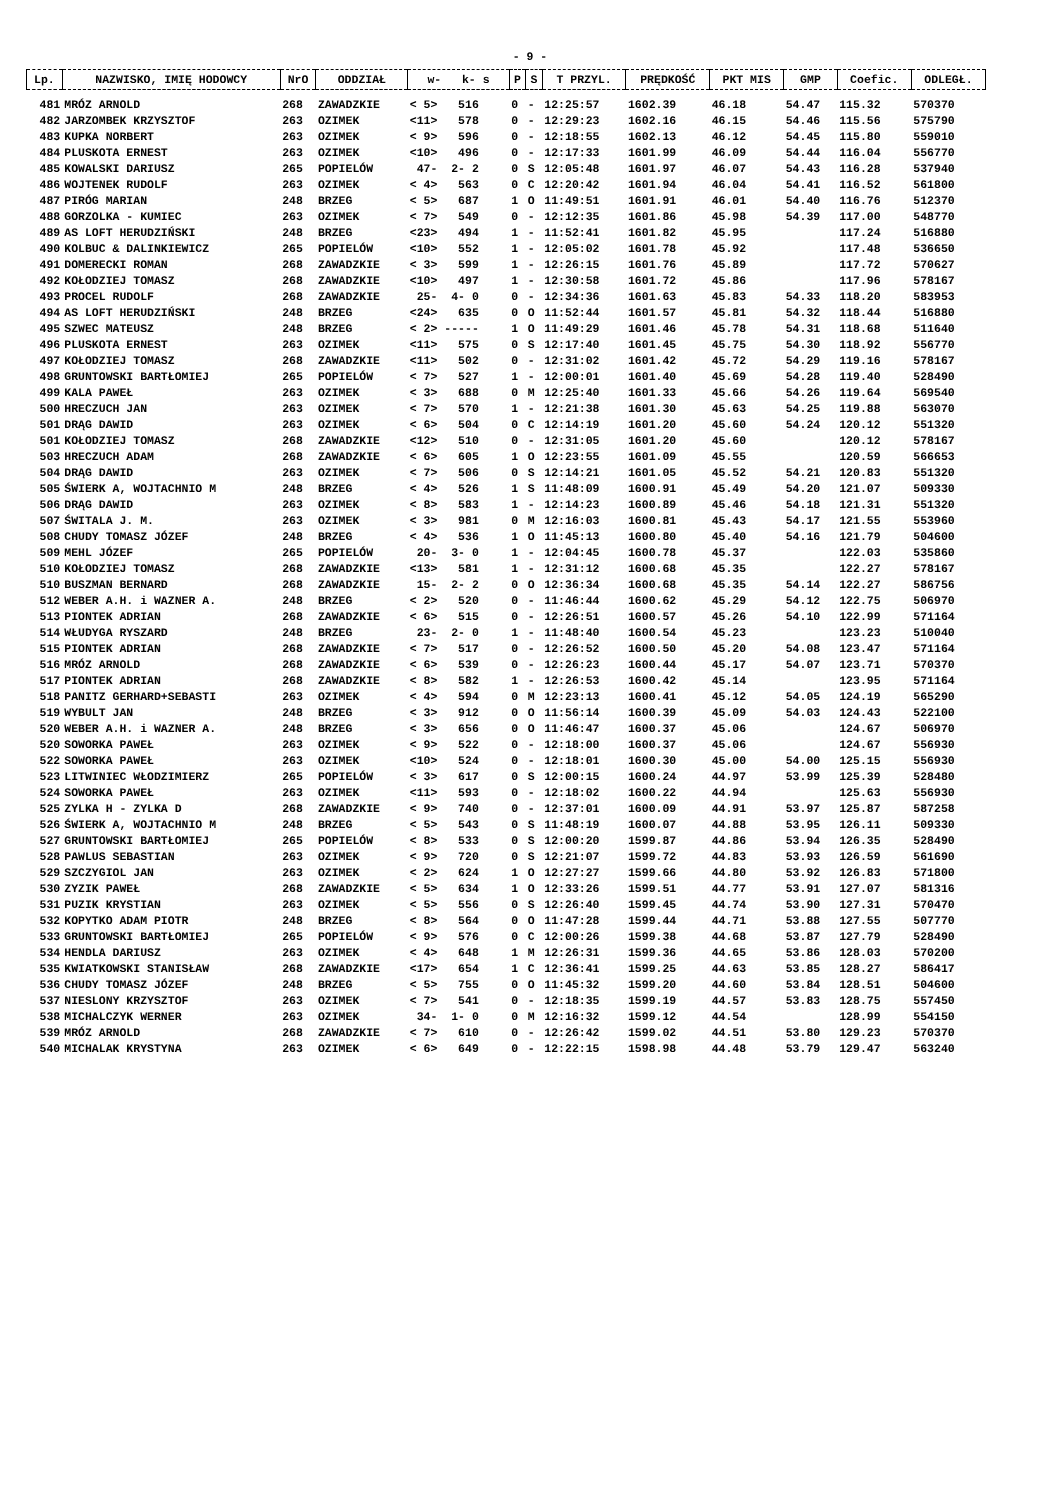- 9 -
| Lp. | NAZWISKO, IMIĘ HODOWCY | NrO | ODDZIAŁ | w- k- s | P | S | T PRZYL. | PRĘDKOŚĆ | PKT MIS | GMP | Coefic. | ODLEGŁ. |
| --- | --- | --- | --- | --- | --- | --- | --- | --- | --- | --- | --- | --- |
| 481 | MRÓZ ARNOLD | 268 | ZAWADZKIE | < 5> 516 | 0 | - | 12:25:57 | 1602.39 | 46.18 | 54.47 | 115.32 | 570370 |
| 482 | JARZOMBEK KRZYSZTOF | 263 | OZIMEK | <11> 578 | 0 | - | 12:29:23 | 1602.16 | 46.15 | 54.46 | 115.56 | 575790 |
| 483 | KUPKA NORBERT | 263 | OZIMEK | < 9> 596 | 0 | - | 12:18:55 | 1602.13 | 46.12 | 54.45 | 115.80 | 559010 |
| 484 | PLUSKOTA ERNEST | 263 | OZIMEK | <10> 496 | 0 | - | 12:17:33 | 1601.99 | 46.09 | 54.44 | 116.04 | 556770 |
| 485 | KOWALSKI DARIUSZ | 265 | POPIELÓW | 47- 2- 2 | 0 | S | 12:05:48 | 1601.97 | 46.07 | 54.43 | 116.28 | 537940 |
| 486 | WOJTENEK RUDOLF | 263 | OZIMEK | < 4> 563 | 0 | C | 12:20:42 | 1601.94 | 46.04 | 54.41 | 116.52 | 561800 |
| 487 | PIRÓG MARIAN | 248 | BRZEG | < 5> 687 | 1 | O | 11:49:51 | 1601.91 | 46.01 | 54.40 | 116.76 | 512370 |
| 488 | GORZOLKA - KUMIEC | 263 | OZIMEK | < 7> 549 | 0 | - | 12:12:35 | 1601.86 | 45.98 | 54.39 | 117.00 | 548770 |
| 489 | AS LOFT HERUDZIŃSKI | 248 | BRZEG | <23> 494 | 1 | - | 11:52:41 | 1601.82 | 45.95 | | 117.24 | 516880 |
| 490 | KOLBUC & DALINKIEWICZ | 265 | POPIELÓW | <10> 552 | 1 | - | 12:05:02 | 1601.78 | 45.92 | | 117.48 | 536650 |
| 491 | DOMERECKI ROMAN | 268 | ZAWADZKIE | < 3> 599 | 1 | - | 12:26:15 | 1601.76 | 45.89 | | 117.72 | 570627 |
| 492 | KOŁODZIEJ TOMASZ | 268 | ZAWADZKIE | <10> 497 | 1 | - | 12:30:58 | 1601.72 | 45.86 | | 117.96 | 578167 |
| 493 | PROCEL RUDOLF | 268 | ZAWADZKIE | 25- 4- 0 | 0 | - | 12:34:36 | 1601.63 | 45.83 | 54.33 | 118.20 | 583953 |
| 494 | AS LOFT HERUDZIŃSKI | 248 | BRZEG | <24> 635 | 0 | O | 11:52:44 | 1601.57 | 45.81 | 54.32 | 118.44 | 516880 |
| 495 | SZWEC MATEUSZ | 248 | BRZEG | < 2> ----- | 1 | O | 11:49:29 | 1601.46 | 45.78 | 54.31 | 118.68 | 511640 |
| 496 | PLUSKOTA ERNEST | 263 | OZIMEK | <11> 575 | 0 | S | 12:17:40 | 1601.45 | 45.75 | 54.30 | 118.92 | 556770 |
| 497 | KOŁODZIEJ TOMASZ | 268 | ZAWADZKIE | <11> 502 | 0 | - | 12:31:02 | 1601.42 | 45.72 | 54.29 | 119.16 | 578167 |
| 498 | GRUNTOWSKI BARTŁOMIEJ | 265 | POPIELÓW | < 7> 527 | 1 | - | 12:00:01 | 1601.40 | 45.69 | 54.28 | 119.40 | 528490 |
| 499 | KALA PAWEŁ | 263 | OZIMEK | < 3> 688 | 0 | M | 12:25:40 | 1601.33 | 45.66 | 54.26 | 119.64 | 569540 |
| 500 | HRECZUCH JAN | 263 | OZIMEK | < 7> 570 | 1 | - | 12:21:38 | 1601.30 | 45.63 | 54.25 | 119.88 | 563070 |
| 501 | DRĄG DAWID | 263 | OZIMEK | < 6> 504 | 0 | C | 12:14:19 | 1601.20 | 45.60 | 54.24 | 120.12 | 551320 |
| 501 | KOŁODZIEJ TOMASZ | 268 | ZAWADZKIE | <12> 510 | 0 | - | 12:31:05 | 1601.20 | 45.60 | | 120.12 | 578167 |
| 503 | HRECZUCH ADAM | 268 | ZAWADZKIE | < 6> 605 | 1 | O | 12:23:55 | 1601.09 | 45.55 | | 120.59 | 566653 |
| 504 | DRĄG DAWID | 263 | OZIMEK | < 7> 506 | 0 | S | 12:14:21 | 1601.05 | 45.52 | 54.21 | 120.83 | 551320 |
| 505 | ŚWIERK A, WOJTACHNIO M | 248 | BRZEG | < 4> 526 | 1 | S | 11:48:09 | 1600.91 | 45.49 | 54.20 | 121.07 | 509330 |
| 506 | DRĄG DAWID | 263 | OZIMEK | < 8> 583 | 1 | - | 12:14:23 | 1600.89 | 45.46 | 54.18 | 121.31 | 551320 |
| 507 | ŚWITALA J. M. | 263 | OZIMEK | < 3> 981 | 0 | M | 12:16:03 | 1600.81 | 45.43 | 54.17 | 121.55 | 553960 |
| 508 | CHUDY TOMASZ JÓZEF | 248 | BRZEG | < 4> 536 | 1 | O | 11:45:13 | 1600.80 | 45.40 | 54.16 | 121.79 | 504600 |
| 509 | MEHL JÓZEF | 265 | POPIELÓW | 20- 3- 0 | 1 | - | 12:04:45 | 1600.78 | 45.37 | | 122.03 | 535860 |
| 510 | KOŁODZIEJ TOMASZ | 268 | ZAWADZKIE | <13> 581 | 1 | - | 12:31:12 | 1600.68 | 45.35 | | 122.27 | 578167 |
| 510 | BUSZMAN BERNARD | 268 | ZAWADZKIE | 15- 2- 2 | 0 | O | 12:36:34 | 1600.68 | 45.35 | 54.14 | 122.27 | 586756 |
| 512 | WEBER A.H. i WAZNER A. | 248 | BRZEG | < 2> 520 | 0 | - | 11:46:44 | 1600.62 | 45.29 | 54.12 | 122.75 | 506970 |
| 513 | PIONTEK ADRIAN | 268 | ZAWADZKIE | < 6> 515 | 0 | - | 12:26:51 | 1600.57 | 45.26 | 54.10 | 122.99 | 571164 |
| 514 | WŁUDYGA RYSZARD | 248 | BRZEG | 23- 2- 0 | 1 | - | 11:48:40 | 1600.54 | 45.23 | | 123.23 | 510040 |
| 515 | PIONTEK ADRIAN | 268 | ZAWADZKIE | < 7> 517 | 0 | - | 12:26:52 | 1600.50 | 45.20 | 54.08 | 123.47 | 571164 |
| 516 | MRÓZ ARNOLD | 268 | ZAWADZKIE | < 6> 539 | 0 | - | 12:26:23 | 1600.44 | 45.17 | 54.07 | 123.71 | 570370 |
| 517 | PIONTEK ADRIAN | 268 | ZAWADZKIE | < 8> 582 | 1 | - | 12:26:53 | 1600.42 | 45.14 | | 123.95 | 571164 |
| 518 | PANITZ GERHARD+SEBASTI | 263 | OZIMEK | < 4> 594 | 0 | M | 12:23:13 | 1600.41 | 45.12 | 54.05 | 124.19 | 565290 |
| 519 | WYBULT JAN | 248 | BRZEG | < 3> 912 | 0 | O | 11:56:14 | 1600.39 | 45.09 | 54.03 | 124.43 | 522100 |
| 520 | WEBER A.H. i WAZNER A. | 248 | BRZEG | < 3> 656 | 0 | O | 11:46:47 | 1600.37 | 45.06 | | 124.67 | 506970 |
| 520 | SOWORKA PAWEŁ | 263 | OZIMEK | < 9> 522 | 0 | - | 12:18:00 | 1600.37 | 45.06 | | 124.67 | 556930 |
| 522 | SOWORKA PAWEŁ | 263 | OZIMEK | <10> 524 | 0 | - | 12:18:01 | 1600.30 | 45.00 | 54.00 | 125.15 | 556930 |
| 523 | LITWINIEC WŁODZIMIERZ | 265 | POPIELÓW | < 3> 617 | 0 | S | 12:00:15 | 1600.24 | 44.97 | 53.99 | 125.39 | 528480 |
| 524 | SOWORKA PAWEŁ | 263 | OZIMEK | <11> 593 | 0 | - | 12:18:02 | 1600.22 | 44.94 | | 125.63 | 556930 |
| 525 | ZYLKA H - ZYLKA D | 268 | ZAWADZKIE | < 9> 740 | 0 | - | 12:37:01 | 1600.09 | 44.91 | 53.97 | 125.87 | 587258 |
| 526 | ŚWIERK A, WOJTACHNIO M | 248 | BRZEG | < 5> 543 | 0 | S | 11:48:19 | 1600.07 | 44.88 | 53.95 | 126.11 | 509330 |
| 527 | GRUNTOWSKI BARTŁOMIEJ | 265 | POPIELÓW | < 8> 533 | 0 | S | 12:00:20 | 1599.87 | 44.86 | 53.94 | 126.35 | 528490 |
| 528 | PAWLUS SEBASTIAN | 263 | OZIMEK | < 9> 720 | 0 | S | 12:21:07 | 1599.72 | 44.83 | 53.93 | 126.59 | 561690 |
| 529 | SZCZYGIOL JAN | 263 | OZIMEK | < 2> 624 | 1 | O | 12:27:27 | 1599.66 | 44.80 | 53.92 | 126.83 | 571800 |
| 530 | ZYZIK PAWEŁ | 268 | ZAWADZKIE | < 5> 634 | 1 | O | 12:33:26 | 1599.51 | 44.77 | 53.91 | 127.07 | 581316 |
| 531 | PUZIK KRYSTIAN | 263 | OZIMEK | < 5> 556 | 0 | S | 12:26:40 | 1599.45 | 44.74 | 53.90 | 127.31 | 570470 |
| 532 | KOPYTKO ADAM PIOTR | 248 | BRZEG | < 8> 564 | 0 | O | 11:47:28 | 1599.44 | 44.71 | 53.88 | 127.55 | 507770 |
| 533 | GRUNTOWSKI BARTŁOMIEJ | 265 | POPIELÓW | < 9> 576 | 0 | C | 12:00:26 | 1599.38 | 44.68 | 53.87 | 127.79 | 528490 |
| 534 | HENDLA DARIUSZ | 263 | OZIMEK | < 4> 648 | 1 | M | 12:26:31 | 1599.36 | 44.65 | 53.86 | 128.03 | 570200 |
| 535 | KWIATKOWSKI STANISŁAW | 268 | ZAWADZKIE | <17> 654 | 1 | C | 12:36:41 | 1599.25 | 44.63 | 53.85 | 128.27 | 586417 |
| 536 | CHUDY TOMASZ JÓZEF | 248 | BRZEG | < 5> 755 | 0 | O | 11:45:32 | 1599.20 | 44.60 | 53.84 | 128.51 | 504600 |
| 537 | NIESLONY KRZYSZTOF | 263 | OZIMEK | < 7> 541 | 0 | - | 12:18:35 | 1599.19 | 44.57 | 53.83 | 128.75 | 557450 |
| 538 | MICHALCZYK WERNER | 263 | OZIMEK | 34- 1- 0 | 0 | M | 12:16:32 | 1599.12 | 44.54 | | 128.99 | 554150 |
| 539 | MRÓZ ARNOLD | 268 | ZAWADZKIE | < 7> 610 | 0 | - | 12:26:42 | 1599.02 | 44.51 | 53.80 | 129.23 | 570370 |
| 540 | MICHALAK KRYSTYNA | 263 | OZIMEK | < 6> 649 | 0 | - | 12:22:15 | 1598.98 | 44.48 | 53.79 | 129.47 | 563240 |